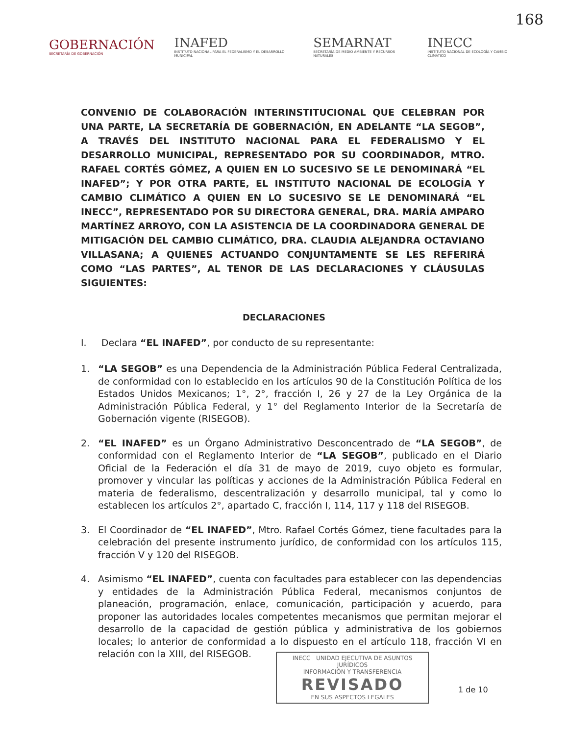168
GOBERNACIÓN
SECRETARÍA DE GOBERNACIÓN
INAFED
INSTITUTO NACIONAL PARA EL FEDERALISMO Y EL DESARROLLO MUNICIPAL
SEMARNAT
SECRETARÍA DE MEDIO AMBIENTE Y RECURSOS NATURALES
INECC
INSTITUTO NACIONAL DE ECOLOGÍA Y CAMBIO CLIMÁTICO
CONVENIO DE COLABORACIÓN INTERINSTITUCIONAL QUE CELEBRAN POR UNA PARTE, LA SECRETARÍA DE GOBERNACIÓN, EN ADELANTE “LA SEGOB”, A TRAVÉS DEL INSTITUTO NACIONAL PARA EL FEDERALISMO Y EL DESARROLLO MUNICIPAL, REPRESENTADO POR SU COORDINADOR, MTRO. RAFAEL CORTÉS GÓMEZ, A QUIEN EN LO SUCESIVO SE LE DENOMINARÁ “EL INAFED”; Y POR OTRA PARTE, EL INSTITUTO NACIONAL DE ECOLOGÍA Y CAMBIO CLIMÁTICO A QUIEN EN LO SUCESIVO SE LE DENOMINARÁ “EL INECC”, REPRESENTADO POR SU DIRECTORA GENERAL, DRA. MARÍA AMPARO MARTÍNEZ ARROYO, CON LA ASISTENCIA DE LA COORDINADORA GENERAL DE MITIGACIÓN DEL CAMBIO CLIMÁTICO, DRA. CLAUDIA ALEJANDRA OCTAVIANO VILLASANA; A QUIENES ACTUANDO CONJUNTAMENTE SE LES REFERIRÁ COMO “LAS PARTES”, AL TENOR DE LAS DECLARACIONES Y CLÁUSULAS SIGUIENTES:
DECLARACIONES
I. Declara “EL INAFED”, por conducto de su representante:
1. “LA SEGOB” es una Dependencia de la Administración Pública Federal Centralizada, de conformidad con lo establecido en los artículos 90 de la Constitución Política de los Estados Unidos Mexicanos; 1°, 2°, fracción I, 26 y 27 de la Ley Orgánica de la Administración Pública Federal, y 1° del Reglamento Interior de la Secretaría de Gobernación vigente (RISEGOB).
2. “EL INAFED” es un Órgano Administrativo Desconcentrado de “LA SEGOB”, de conformidad con el Reglamento Interior de “LA SEGOB”, publicado en el Diario Oficial de la Federación el día 31 de mayo de 2019, cuyo objeto es formular, promover y vincular las políticas y acciones de la Administración Pública Federal en materia de federalismo, descentralización y desarrollo municipal, tal y como lo establecen los artículos 2°, apartado C, fracción I, 114, 117 y 118 del RISEGOB.
3. El Coordinador de “EL INAFED”, Mtro. Rafael Cortés Gómez, tiene facultades para la celebración del presente instrumento jurídico, de conformidad con los artículos 115, fracción V y 120 del RISEGOB.
4. Asimismo “EL INAFED”, cuenta con facultades para establecer con las dependencias y entidades de la Administración Pública Federal, mecanismos conjuntos de planeación, programación, enlace, comunicación, participación y acuerdo, para proponer las autoridades locales competentes mecanismos que permitan mejorar el desarrollo de la capacidad de gestión pública y administrativa de los gobiernos locales; lo anterior de conformidad a lo dispuesto en el artículo 118, fracción VI en relación con la XIII, del RISEGOB.
INECC UNIDAD EJECUTIVA DE ASUNTOS JURÍDICOS
INFORMACIÓN Y TRANSFERENCIA
REVISADO
EN SUS ASPECTOS LEGALES
1 de 10